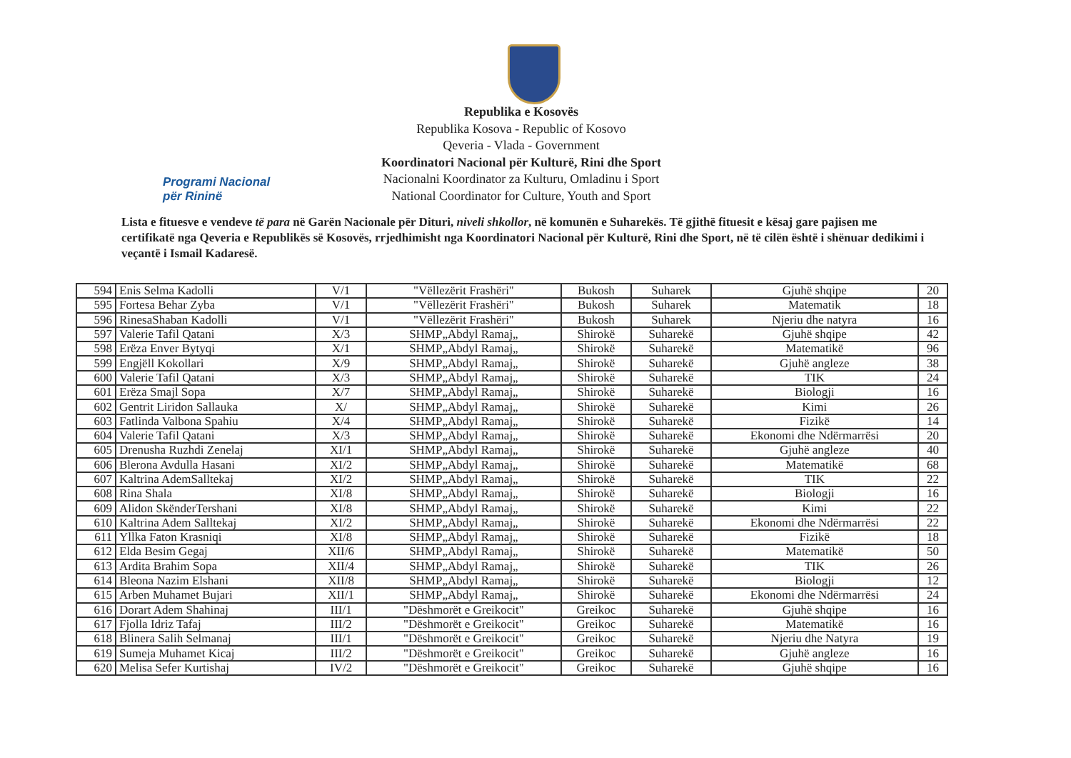Programi Nacional
për Rininë
Republika e Kosovës
Republika Kosova - Republic of Kosovo
Qeveria - Vlada - Government
Koordinatori Nacional për Kulturë, Rini dhe Sport
Nacionalni Koordinator za Kulturu, Omladinu i Sport
National Coordinator for Culture, Youth and Sport
Lista e fituesve e vendeve të para në Garën Nacionale për Dituri, niveli shkollor, në komunën e Suharekës. Të gjithë fituesit e kësaj gare pajisen me certifikatë nga Qeveria e Republikës së Kosovës, rrjedhimisht nga Koordinatori Nacional për Kulturë, Rini dhe Sport, në të cilën është i shënuar dedikimi i veçantë i Ismail Kadaresë.
| 594 | Enis Selma Kadolli | V/1 | "Vëllezërit Frashëri" | Bukosh | Suharek | Gjuhë shqipe | 20 |
| 595 | Fortesa Behar Zyba | V/1 | "Vëllezërit Frashëri" | Bukosh | Suharek | Matematik | 18 |
| 596 | RinesaShaban Kadolli | V/1 | "Vëllezërit Frashëri" | Bukosh | Suharek | Njeriu dhe natyra | 16 |
| 597 | Valerie Tafil Qatani | X/3 | SHMP„Abdyl Ramaj„ | Shirokë | Suharekë | Gjuhë shqipe | 42 |
| 598 | Erëza Enver Bytyqi | X/1 | SHMP„Abdyl Ramaj„ | Shirokë | Suharekë | Matematikë | 96 |
| 599 | Engjëll Kokollari | X/9 | SHMP„Abdyl Ramaj„ | Shirokë | Suharekë | Gjuhë angleze | 38 |
| 600 | Valerie Tafil Qatani | X/3 | SHMP„Abdyl Ramaj„ | Shirokë | Suharekë | TIK | 24 |
| 601 | Erëza Smajl Sopa | X/7 | SHMP„Abdyl Ramaj„ | Shirokë | Suharekë | Biologji | 16 |
| 602 | Gentrit Liridon Sallauka | X/ | SHMP„Abdyl Ramaj„ | Shirokë | Suharekë | Kimi | 26 |
| 603 | Fatlinda Valbona Spahiu | X/4 | SHMP„Abdyl Ramaj„ | Shirokë | Suharekë | Fizikë | 14 |
| 604 | Valerie Tafil Qatani | X/3 | SHMP„Abdyl Ramaj„ | Shirokë | Suharekë | Ekonomi dhe Ndërmarrësi | 20 |
| 605 | Drenusha Ruzhdi Zenelaj | XI/1 | SHMP„Abdyl Ramaj„ | Shirokë | Suharekë | Gjuhë angleze | 40 |
| 606 | Blerona Avdulla Hasani | XI/2 | SHMP„Abdyl Ramaj„ | Shirokë | Suharekë | Matematikë | 68 |
| 607 | Kaltrina AdemSalltekaj | XI/2 | SHMP„Abdyl Ramaj„ | Shirokë | Suharekë | TIK | 22 |
| 608 | Rina Shala | XI/8 | SHMP„Abdyl Ramaj„ | Shirokë | Suharekë | Biologji | 16 |
| 609 | Alidon SkënderTershani | XI/8 | SHMP„Abdyl Ramaj„ | Shirokë | Suharekë | Kimi | 22 |
| 610 | Kaltrina Adem Salltekaj | XI/2 | SHMP„Abdyl Ramaj„ | Shirokë | Suharekë | Ekonomi dhe Ndërmarrësi | 22 |
| 611 | Yllka Faton Krasniqi | XI/8 | SHMP„Abdyl Ramaj„ | Shirokë | Suharekë | Fizikë | 18 |
| 612 | Elda Besim Gegaj | XII/6 | SHMP„Abdyl Ramaj„ | Shirokë | Suharekë | Matematikë | 50 |
| 613 | Ardita Brahim Sopa | XII/4 | SHMP„Abdyl Ramaj„ | Shirokë | Suharekë | TIK | 26 |
| 614 | Bleona Nazim Elshani | XII/8 | SHMP„Abdyl Ramaj„ | Shirokë | Suharekë | Biologji | 12 |
| 615 | Arben Muhamet Bujari | XII/1 | SHMP„Abdyl Ramaj„ | Shirokë | Suharekë | Ekonomi dhe Ndërmarrësi | 24 |
| 616 | Dorart Adem Shahinaj | III/1 | "Dëshmorët e Greikocit" | Greikoc | Suharekë | Gjuhë shqipe | 16 |
| 617 | Fjolla Idriz Tafaj | III/2 | "Dëshmorët e Greikocit" | Greikoc | Suharekë | Matematikë | 16 |
| 618 | Blinera Salih Selmanaj | III/1 | "Dëshmorët e Greikocit" | Greikoc | Suharekë | Njeriu dhe Natyra | 19 |
| 619 | Sumeja Muhamet Kicaj | III/2 | "Dëshmorët e Greikocit" | Greikoc | Suharekë | Gjuhë angleze | 16 |
| 620 | Melisa Sefer Kurtishaj | IV/2 | "Dëshmorët e Greikocit" | Greikoc | Suharekë | Gjuhë shqipe | 16 |